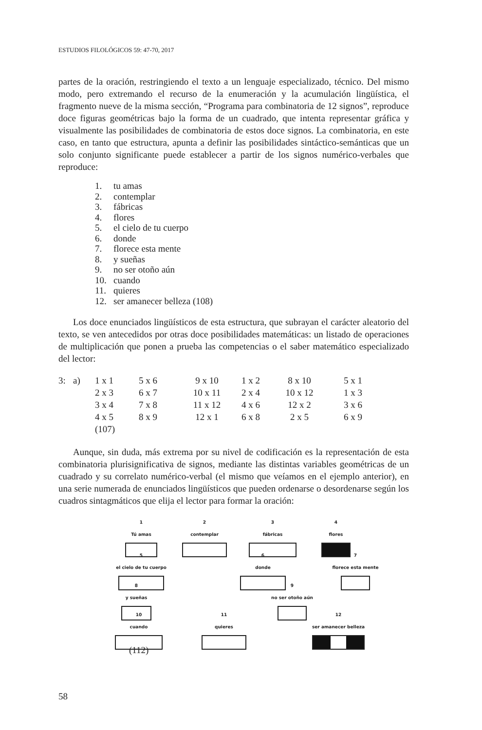ESTUDIOS FILOLÓGICOS 59: 47-70, 2017
partes de la oración, restringiendo el texto a un lenguaje especializado, técnico. Del mismo modo, pero extremando el recurso de la enumeración y la acumulación lingüística, el fragmento nueve de la misma sección, “Programa para combinatoria de 12 signos”, reproduce doce figuras geométricas bajo la forma de un cuadrado, que intenta representar gráfica y visualmente las posibilidades de combinatoria de estos doce signos. La combinatoria, en este caso, en tanto que estructura, apunta a definir las posibilidades sintáctico-semánticas que un solo conjunto significante puede establecer a partir de los signos numérico-verbales que reproduce:
1. tu amas
2. contemplar
3. fábricas
4. flores
5. el cielo de tu cuerpo
6. donde
7. florece esta mente
8. y sueñas
9. no ser otoño aún
10. cuando
11. quieres
12. ser amanecer belleza (108)
Los doce enunciados lingüísticos de esta estructura, que subrayan el carácter aleatorio del texto, se ven antecedidos por otras doce posibilidades matemáticas: un listado de operaciones de multiplicación que ponen a prueba las competencias o el saber matemático especializado del lector:
| 3: | a) | 1 x 1 | 5 x 6 | 9 x 10 | 1 x 2 | 8 x 10 | 5 x 1 |
| | | 2 x 3 | 6 x 7 | 10 x 11 | 2 x 4 | 10 x 12 | 1 x 3 |
| | | 3 x 4 | 7 x 8 | 11 x 12 | 4 x 6 | 12 x 2 | 3 x 6 |
| | | 4 x 5 | 8 x 9 | 12 x 1 | 6 x 8 | 2 x 5 | 6 x 9 |
| | | (107) | | | | | |
Aunque, sin duda, más extrema por su nivel de codificación es la representación de esta combinatoria plurisignificativa de signos, mediante las distintas variables geométricas de un cuadrado y su correlato numérico-verbal (el mismo que veíamos en el ejemplo anterior), en una serie numerada de enunciados lingüísticos que pueden ordenarse o desordenarse según los cuadros sintagmáticos que elija el lector para formar la oración:
1
Tú amas
2
contemplar
3
fábricas
4
flores
5
el cielo de tu cuerpo
6
donde
7
florece esta mente
8
y sueñas
9
no ser otoño aún
10
cuando
11
quieres
12
ser amanecer belleza
(112)
58